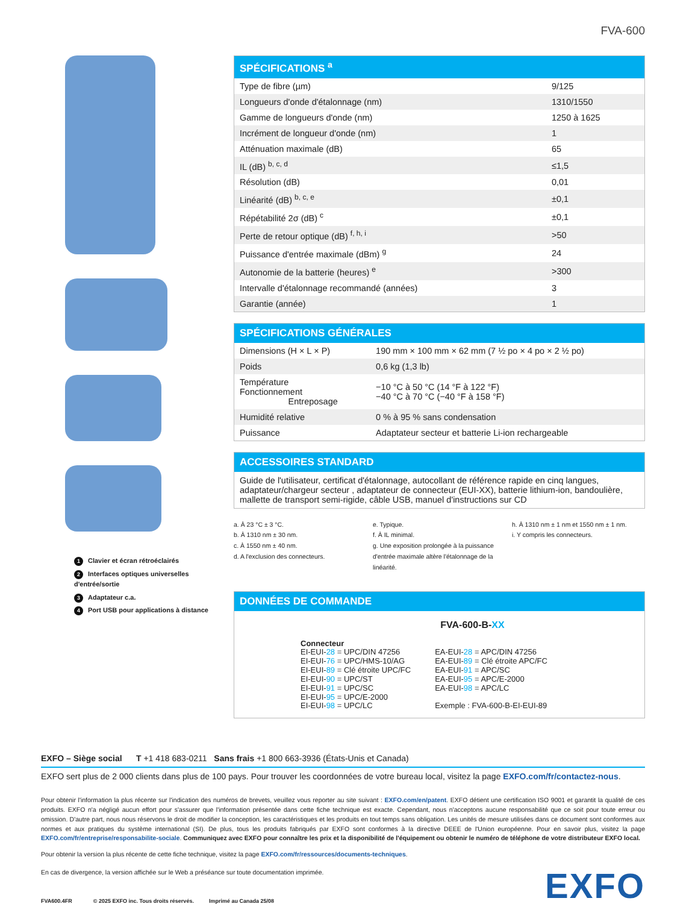FVA-600
1 Clavier et écran rétroéclairés
2 Interfaces optiques universelles d'entrée/sortie
3 Adaptateur c.a.
4 Port USB pour applications à distance
SPÉCIFICATIONS <sup>a</sup>
| Type de fibre (µm) | 9/125 |
| Longueurs d'onde d'étalonnage (nm) | 1310/1550 |
| Gamme de longueurs d'onde (nm) | 1250 à 1625 |
| Incrément de longueur d'onde (nm) | 1 |
| Atténuation maximale (dB) | 65 |
| IL (dB) <sup>b, c, d</sup> | ≤1,5 |
| Résolution (dB) | 0,01 |
| Linéarité (dB) <sup>b, c, e</sup> | ±0,1 |
| Répétabilité 2σ (dB) <sup>c</sup> | ±0,1 |
| Perte de retour optique (dB) <sup>f, h, i</sup> | >50 |
| Puissance d'entrée maximale (dBm) <sup>g</sup> | 24 |
| Autonomie de la batterie (heures) <sup>e</sup> | >300 |
| Intervalle d'étalonnage recommandé (années) | 3 |
| Garantie (année) | 1 |
SPÉCIFICATIONS GÉNÉRALES
| Dimensions (H × L × P) | 190 mm × 100 mm × 62 mm (7 ½ po × 4 po × 2 ½ po) |
| Poids | 0,6 kg (1,3 lb) |
| Température Fonctionnement Entreposage | −10 °C à 50 °C (14 °F à 122 °F) −40 °C à 70 °C (−40 °F à 158 °F) |
| Humidité relative | 0 % à 95 % sans condensation |
| Puissance | Adaptateur secteur et batterie Li-ion rechargeable |
ACCESSOIRES STANDARD
Guide de l'utilisateur, certificat d'étalonnage, autocollant de référence rapide en cinq langues, adaptateur/chargeur secteur , adaptateur de connecteur (EUI-XX), batterie lithium-ion, bandoulière, mallette de transport semi-rigide, câble USB, manuel d'instructions sur CD
a. À 23 °C ± 3 °C.
b. À 1310 nm ± 30 nm.
c. À 1550 nm ± 40 nm.
d. A l'exclusion des connecteurs.
e. Typique.
f. À IL minimal.
g. Une exposition prolongée à la puissance d'entrée maximale altère l'étalonnage de la linéarité.
h. À 1310 nm ± 1 nm et 1550 nm ± 1 nm.
i. Y compris les connecteurs.
DONNÉES DE COMMANDE
FVA-600-B-XX
Connecteur
EI-EUI-28 = UPC/DIN 47256
EI-EUI-76 = UPC/HMS-10/AG
EI-EUI-89 = Clé étroite UPC/FC
EI-EUI-90 = UPC/ST
EI-EUI-91 = UPC/SC
EI-EUI-95 = UPC/E-2000
EI-EUI-98 = UPC/LC
EA-EUI-28 = APC/DIN 47256
EA-EUI-89 = Clé étroite APC/FC
EA-EUI-91 = APC/SC
EA-EUI-95 = APC/E-2000
EA-EUI-98 = APC/LC
Exemple : FVA-600-B-EI-EUI-89
EXFO – Siège social T +1 418 683-0211 Sans frais +1 800 663-3936 (États-Unis et Canada)
EXFO sert plus de 2 000 clients dans plus de 100 pays. Pour trouver les coordonnées de votre bureau local, visitez la page EXFO.com/fr/contactez-nous.
Pour obtenir l'information la plus récente sur l'indication des numéros de brevets, veuillez vous reporter au site suivant : EXFO.com/en/patent. EXFO détient une certification ISO 9001 et garantit la qualité de ces produits. EXFO n'a négligé aucun effort pour s'assurer que l'information présentée dans cette fiche technique est exacte. Cependant, nous n'acceptons aucune responsabilité que ce soit pour toute erreur ou omission. D'autre part, nous nous réservons le droit de modifier la conception, les caractéristiques et les produits en tout temps sans obligation. Les unités de mesure utilisées dans ce document sont conformes aux normes et aux pratiques du système international (SI). De plus, tous les produits fabriqués par EXFO sont conformes à la directive DEEE de l'Union européenne. Pour en savoir plus, visitez la page EXFO.com/fr/entreprise/responsabilite-sociale. Communiquez avec EXFO pour connaître les prix et la disponibilité de l'équipement ou obtenir le numéro de téléphone de votre distributeur EXFO local.
Pour obtenir la version la plus récente de cette fiche technique, visitez la page EXFO.com/fr/ressources/documents-techniques.
En cas de divergence, la version affichée sur le Web a préséance sur toute documentation imprimée.
FVA600.4FR © 2025 EXFO inc. Tous droits réservés. Imprimé au Canada 25/08
EXFO